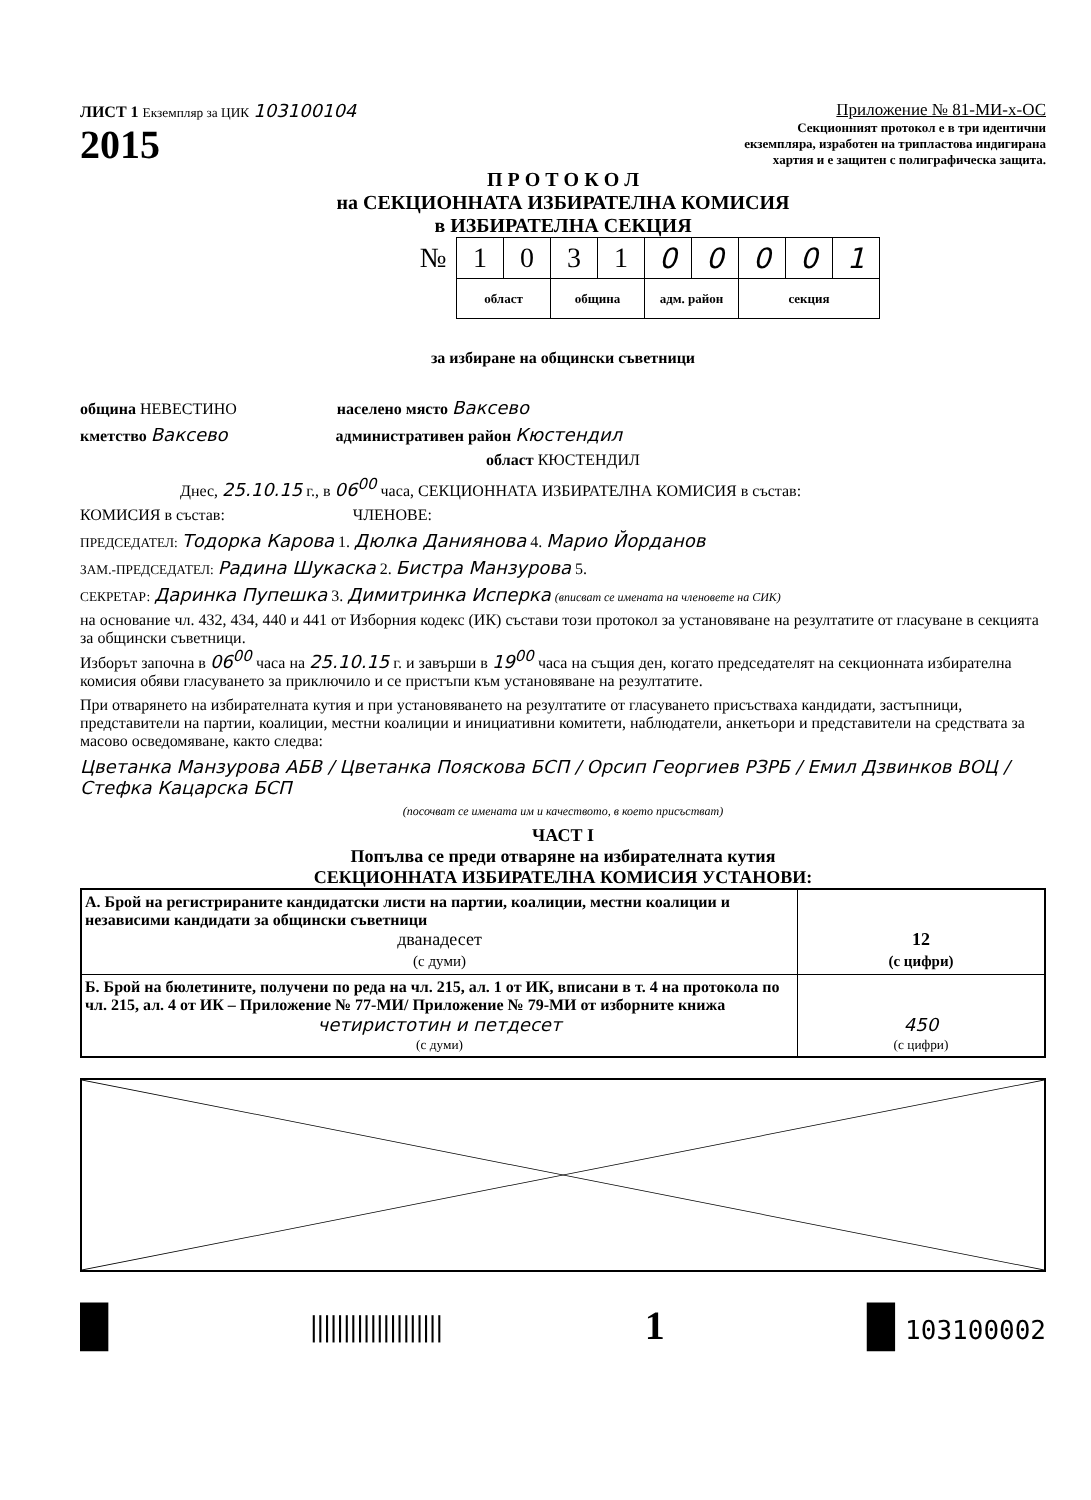ЛИСТ 1 Екземпляр за ЦИК 103100104
2015
Приложение № 81-МИ-х-ОС
Секционният протокол е в три идентични
екземпляра, изработен на трипластова индигирана
хартия и е защитен с полиграфическа защита.
П Р О Т О К О Л
на СЕКЦИОННАТА ИЗБИРАТЕЛНА КОМИСИЯ
в ИЗБИРАТЕЛНА СЕКЦИЯ
| № | 1 | 0 | 3 | 1 | 0 | 0 | 0 | 0 | 1 |
| | област | | община | | адм. район | | секция | | |
за избиране на общински съветници
община НЕВЕСТИНО населено място Ваксево
кметство Ваксево административен район Кюстендил
област КЮСТЕНДИЛ
Днес, 25.10.15 г., в 06<sup>00</sup> часа, СЕКЦИОННАТА ИЗБИРАТЕЛНА КОМИСИЯ в състав:
КОМИСИЯ в състав: ЧЛЕНОВЕ:
ПРЕДСЕДАТЕЛ: Тодорка Карова 1. Дюлка Даниянова 4. Марио Йорданов
ЗАМ.-ПРЕДСЕДАТЕЛ: Радина Шукаска 2. Бистра Манзурова 5.
СЕКРЕТАР: Даринка Пупешка 3. Димитринка Исперка (вписват се имената на членовете на СИК)
на основание чл. 432, 434, 440 и 441 от Изборния кодекс (ИК) състави този протокол за установяване на резултатите от гласуване в секцията за общински съветници.
Изборът започна в 06<sup>00</sup> часа на 25.10.15 г. и завърши в 19<sup>00</sup> часа на същия ден, когато председателят на секционната избирателна комисия обяви гласуването за приключило и се пристъпи към установяване на резултатите.
При отварянето на избирателната кутия и при установяването на резултатите от гласуването присъстваха кандидати, застъпници, представители на партии, коалиции, местни коалиции и инициативни комитети, наблюдатели, анкетьори и представители на средствата за масово осведомяване, както следва:
Цветанка Манзурова АБВ / Цветанка Пояскова БСП / Орсип Георгиев РЗРБ / Емил Дзвинков ВОЦ / Стефка Кацарска БСП
(посочват се имената им и качеството, в което присъстват)
ЧАСТ I
Попълва се преди отваряне на избирателната кутия
СЕКЦИОННАТА ИЗБИРАТЕЛНА КОМИСИЯ УСТАНОВИ:
| А. Брой на регистрираните кандидатски листи на партии, коалиции, местни коалиции и независими кандидати за общински съветници дванадесет (с думи) | 12 (с цифри) |
| Б. Брой на бюлетините, получени по реда на чл. 215, ал. 1 от ИК, вписани в т. 4 на протокола по чл. 215, ал. 4 от ИК – Приложение № 77-МИ/ Приложение № 79-МИ от изборните книжа четиристотин и петдесет (с думи) | 450 (с цифри) |
█ |||||||||||||||||||| 1 █ 103100002